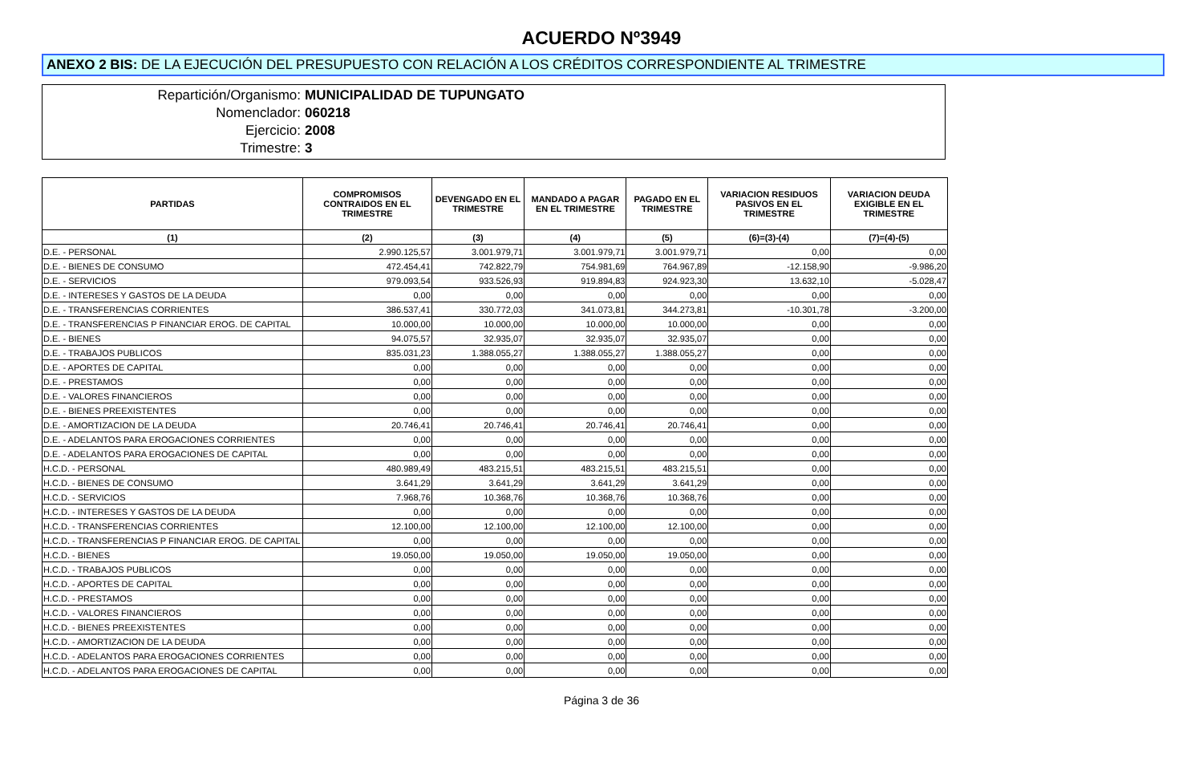ACUERDO Nº3949
ANEXO 2 BIS: DE LA EJECUCIÓN DEL PRESUPUESTO CON RELACIÓN A LOS CRÉDITOS CORRESPONDIENTE AL TRIMESTRE
Repartición/Organismo: MUNICIPALIDAD DE TUPUNGATO
Nomenclador: 060218
Ejercicio: 2008
Trimestre: 3
| PARTIDAS | COMPROMISOS CONTRAIDOS EN EL TRIMESTRE | DEVENGADO EN EL TRIMESTRE | MANDADO A PAGAR EN EL TRIMESTRE | PAGADO EN EL TRIMESTRE | VARIACION RESIDUOS PASIVOS EN EL TRIMESTRE | VARIACION DEUDA EXIGIBLE EN EL TRIMESTRE |
| --- | --- | --- | --- | --- | --- | --- |
| (1) | (2) | (3) | (4) | (5) | (6)=(3)-(4) | (7)=(4)-(5) |
| D.E. - PERSONAL | 2.990.125,57 | 3.001.979,71 | 3.001.979,71 | 3.001.979,71 | 0,00 | 0,00 |
| D.E. - BIENES DE CONSUMO | 472.454,41 | 742.822,79 | 754.981,69 | 764.967,89 | -12.158,90 | -9.986,20 |
| D.E. - SERVICIOS | 979.093,54 | 933.526,93 | 919.894,83 | 924.923,30 | 13.632,10 | -5.028,47 |
| D.E. - INTERESES Y GASTOS DE LA DEUDA | 0,00 | 0,00 | 0,00 | 0,00 | 0,00 | 0,00 |
| D.E. - TRANSFERENCIAS CORRIENTES | 386.537,41 | 330.772,03 | 341.073,81 | 344.273,81 | -10.301,78 | -3.200,00 |
| D.E. - TRANSFERENCIAS P FINANCIAR EROG. DE CAPITAL | 10.000,00 | 10.000,00 | 10.000,00 | 10.000,00 | 0,00 | 0,00 |
| D.E. - BIENES | 94.075,57 | 32.935,07 | 32.935,07 | 32.935,07 | 0,00 | 0,00 |
| D.E. - TRABAJOS PUBLICOS | 835.031,23 | 1.388.055,27 | 1.388.055,27 | 1.388.055,27 | 0,00 | 0,00 |
| D.E. - APORTES DE CAPITAL | 0,00 | 0,00 | 0,00 | 0,00 | 0,00 | 0,00 |
| D.E. - PRESTAMOS | 0,00 | 0,00 | 0,00 | 0,00 | 0,00 | 0,00 |
| D.E. - VALORES FINANCIEROS | 0,00 | 0,00 | 0,00 | 0,00 | 0,00 | 0,00 |
| D.E. - BIENES PREEXISTENTES | 0,00 | 0,00 | 0,00 | 0,00 | 0,00 | 0,00 |
| D.E. - AMORTIZACION DE LA DEUDA | 20.746,41 | 20.746,41 | 20.746,41 | 20.746,41 | 0,00 | 0,00 |
| D.E. - ADELANTOS PARA EROGACIONES CORRIENTES | 0,00 | 0,00 | 0,00 | 0,00 | 0,00 | 0,00 |
| D.E. - ADELANTOS PARA EROGACIONES DE CAPITAL | 0,00 | 0,00 | 0,00 | 0,00 | 0,00 | 0,00 |
| H.C.D. - PERSONAL | 480.989,49 | 483.215,51 | 483.215,51 | 483.215,51 | 0,00 | 0,00 |
| H.C.D. - BIENES DE CONSUMO | 3.641,29 | 3.641,29 | 3.641,29 | 3.641,29 | 0,00 | 0,00 |
| H.C.D. - SERVICIOS | 7.968,76 | 10.368,76 | 10.368,76 | 10.368,76 | 0,00 | 0,00 |
| H.C.D. - INTERESES Y GASTOS DE LA DEUDA | 0,00 | 0,00 | 0,00 | 0,00 | 0,00 | 0,00 |
| H.C.D. - TRANSFERENCIAS CORRIENTES | 12.100,00 | 12.100,00 | 12.100,00 | 12.100,00 | 0,00 | 0,00 |
| H.C.D. - TRANSFERENCIAS P FINANCIAR EROG. DE CAPITAL | 0,00 | 0,00 | 0,00 | 0,00 | 0,00 | 0,00 |
| H.C.D. - BIENES | 19.050,00 | 19.050,00 | 19.050,00 | 19.050,00 | 0,00 | 0,00 |
| H.C.D. - TRABAJOS PUBLICOS | 0,00 | 0,00 | 0,00 | 0,00 | 0,00 | 0,00 |
| H.C.D. - APORTES DE CAPITAL | 0,00 | 0,00 | 0,00 | 0,00 | 0,00 | 0,00 |
| H.C.D. - PRESTAMOS | 0,00 | 0,00 | 0,00 | 0,00 | 0,00 | 0,00 |
| H.C.D. - VALORES FINANCIEROS | 0,00 | 0,00 | 0,00 | 0,00 | 0,00 | 0,00 |
| H.C.D. - BIENES PREEXISTENTES | 0,00 | 0,00 | 0,00 | 0,00 | 0,00 | 0,00 |
| H.C.D. - AMORTIZACION DE LA DEUDA | 0,00 | 0,00 | 0,00 | 0,00 | 0,00 | 0,00 |
| H.C.D. - ADELANTOS PARA EROGACIONES CORRIENTES | 0,00 | 0,00 | 0,00 | 0,00 | 0,00 | 0,00 |
| H.C.D. - ADELANTOS PARA EROGACIONES DE CAPITAL | 0,00 | 0,00 | 0,00 | 0,00 | 0,00 | 0,00 |
Página 3 de 36